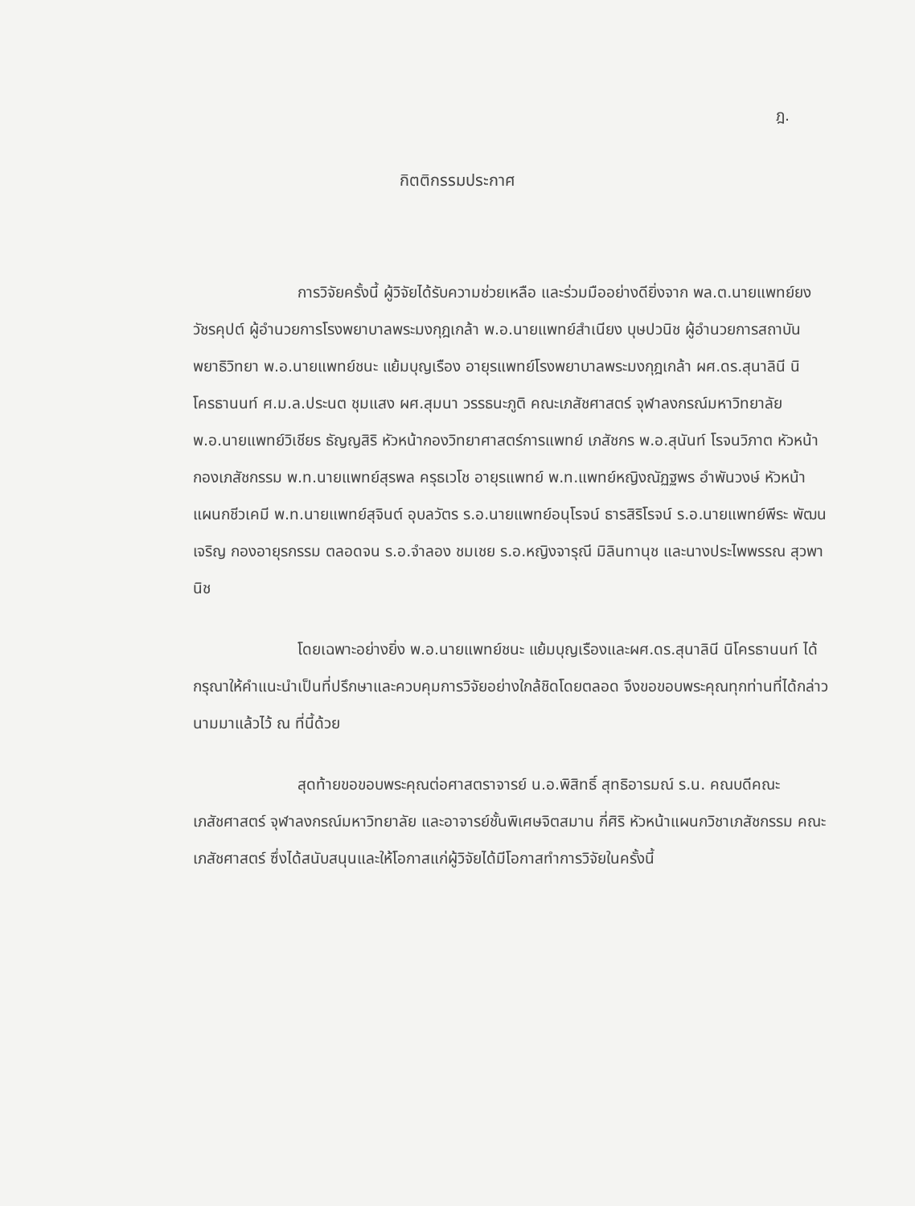ฎ.
กิตติกรรมประกาศ
การวิจัยครั้งนี้ ผู้วิจัยได้รับความช่วยเหลือ และร่วมมืออย่างดียิ่งจาก พล.ต.นายแพทย์ยง วัชรคุปต์ ผู้อำนวยการโรงพยาบาลพระมงกุฎเกล้า พ.อ.นายแพทย์สำเนียง บุษปวนิช ผู้อำนวยการสถาบันพยาธิวิทยา พ.อ.นายแพทย์ชนะ แย้มบุญเรือง อายุรแพทย์โรงพยาบาลพระมงกุฎเกล้า ผศ.ดร.สุนาลินี นิโครธานนท์ ศ.ม.ล.ประนต ชุมแสง ผศ.สุมนา วรรธนะภูติ คณะเภสัชศาสตร์ จุฬาลงกรณ์มหาวิทยาลัย พ.อ.นายแพทย์วิเชียร ธัญญสิริ หัวหน้ากองวิทยาศาสตร์การแพทย์ เภสัชกร พ.อ.สุนันท์ โรจนวิภาต หัวหน้ากองเภสัชกรรม พ.ท.นายแพทย์สุรพล ครุธเวโช อายุรแพทย์ พ.ท.แพทย์หญิงณัฏฐพร อำพันวงษ์ หัวหน้าแผนกชีวเคมี พ.ท.นายแพทย์สุจินต์ อุบลวัตร ร.อ.นายแพทย์อนุโรจน์ ธารสิริโรจน์ ร.อ.นายแพทย์พีระ พัฒนเจริญ กองอายุรกรรม ตลอดจน ร.อ.จำลอง ชมเชย ร.อ.หญิงจารุณี มิลินทานุช และนางประไพพรรณ สุวพานิช
โดยเฉพาะอย่างยิ่ง พ.อ.นายแพทย์ชนะ แย้มบุญเรืองและผศ.ดร.สุนาลินี นิโครธานนท์ ได้กรุณาให้คำแนะนำเป็นที่ปรึกษาและควบคุมการวิจัยอย่างใกล้ชิดโดยตลอด จึงขอขอบพระคุณทุกท่านที่ได้กล่าวนามมาแล้วไว้ ณ ที่นี้ด้วย
สุดท้ายขอขอบพระคุณต่อศาสตราจารย์ น.อ.พิสิทธิ์ สุทธิอารมณ์ ร.น. คณบดีคณะเภสัชศาสตร์ จุฬาลงกรณ์มหาวิทยาลัย และอาจารย์ชั้นพิเศษจิตสมาน กี่ศิริ หัวหน้าแผนกวิชาเภสัชกรรม คณะเภสัชศาสตร์ ซึ่งได้สนับสนุนและให้โอกาสแก่ผู้วิจัยได้มีโอกาสทำการวิจัยในครั้งนี้